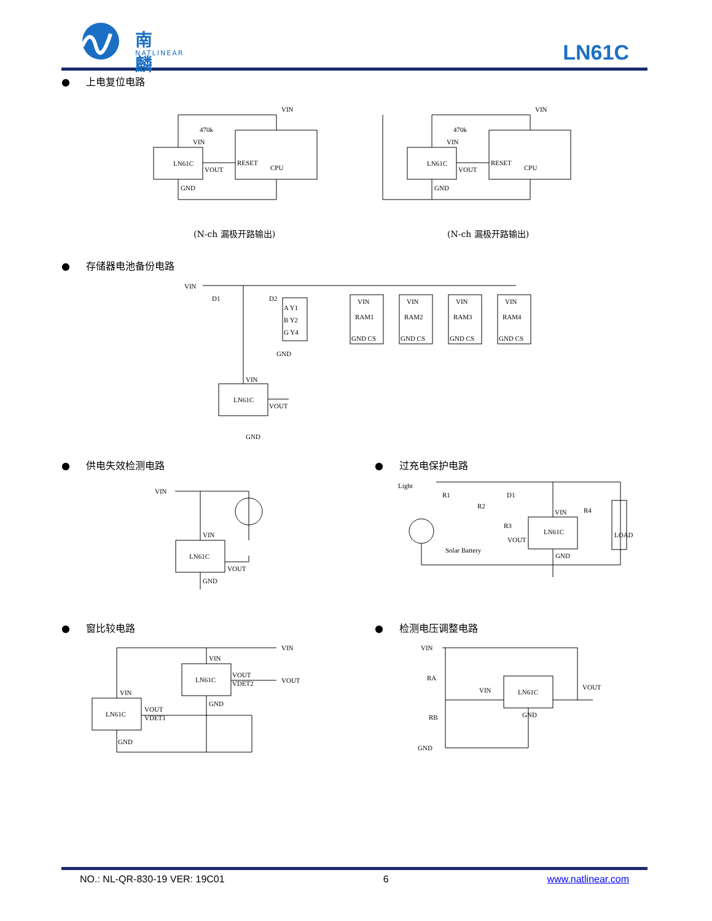南麟
NATLINEAR
LN61C
● 上电复位电路
LN61C
VIN
CPU
RESET
VIN
VOUT
GND
470k
LN61C
VIN
CPU
RESET
VIN
VOUT
GND
470k
(N-ch 漏极开路输出) (N-ch 漏极开路输出)
● 存储器电池备份电路
VIN
LN61C
VOUT
GND
VIN
VIN
RAM1
GND CS
VIN
RAM2
GND CS
VIN
RAM3
GND CS
VIN
RAM4
GND CS
A Y1
B Y2
G Y4
D1
D2
GND
● 供电失效检测电路
VIN
LN61C
VIN
VOUT
GND
● 过充电保护电路
Light
R1
D1
R2
R3
LN61C
VIN
VOUT
GND
R4
LOAD
Solar Battery
● 窗比较电路
VIN
VOUT
LN61C
LN61C
VIN
VOUT
VDET1
VIN
VOUT
VDET2
GND
GND
● 检测电压调整电路
VIN
LN61C
VIN
GND
VOUT
RA
RB
GND
NO.: NL-QR-830-19 VER: 19C01 6 www.natlinear.com